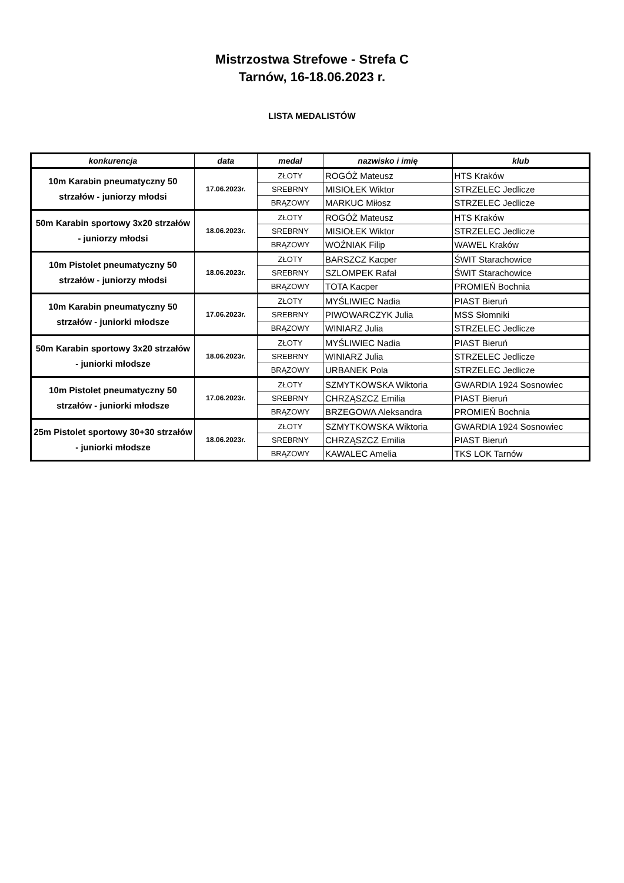Mistrzostwa Strefowe - Strefa C
Tarnów, 16-18.06.2023 r.
LISTA MEDALISTÓW
| konkurencja | data | medal | nazwisko i imię | klub |
| --- | --- | --- | --- | --- |
| 10m Karabin pneumatyczny 50 strzałów - juniorzy młodsi | 17.06.2023r. | ZŁOTY | ROGÓŻ Mateusz | HTS Kraków |
| | | SREBRNY | MISIOŁEK Wiktor | STRZELEC Jedlicze |
| | | BRĄZOWY | MARKUC Miłosz | STRZELEC Jedlicze |
| 50m Karabin sportowy 3x20 strzałów - juniorzy młodsi | 18.06.2023r. | ZŁOTY | ROGÓŻ Mateusz | HTS Kraków |
| | | SREBRNY | MISIOŁEK Wiktor | STRZELEC Jedlicze |
| | | BRĄZOWY | WOŹNIAK Filip | WAWEL Kraków |
| 10m Pistolet pneumatyczny 50 strzałów - juniorzy młodsi | 18.06.2023r. | ZŁOTY | BARSZCZ Kacper | ŚWIT Starachowice |
| | | SREBRNY | SZLOMPEK Rafał | ŚWIT Starachowice |
| | | BRĄZOWY | TOTA Kacper | PROMIEŃ Bochnia |
| 10m Karabin pneumatyczny 50 strzałów - juniorki młodsze | 17.06.2023r. | ZŁOTY | MYŚLIWIEC Nadia | PIAST Bieruń |
| | | SREBRNY | PIWOWARCZYK Julia | MSS Słomniki |
| | | BRĄZOWY | WINIARZ Julia | STRZELEC Jedlicze |
| 50m Karabin sportowy 3x20 strzałów - juniorki młodsze | 18.06.2023r. | ZŁOTY | MYŚLIWIEC Nadia | PIAST Bieruń |
| | | SREBRNY | WINIARZ Julia | STRZELEC Jedlicze |
| | | BRĄZOWY | URBANEK Pola | STRZELEC Jedlicze |
| 10m Pistolet pneumatyczny 50 strzałów - juniorki młodsze | 17.06.2023r. | ZŁOTY | SZMYTKOWSKA Wiktoria | GWARDIA 1924 Sosnowiec |
| | | SREBRNY | CHRZĄSZCZ Emilia | PIAST Bieruń |
| | | BRĄZOWY | BRZEGOWA Aleksandra | PROMIEŃ Bochnia |
| 25m Pistolet sportowy 30+30 strzałów - juniorki młodsze | 18.06.2023r. | ZŁOTY | SZMYTKOWSKA Wiktoria | GWARDIA 1924 Sosnowiec |
| | | SREBRNY | CHRZĄSZCZ Emilia | PIAST Bieruń |
| | | BRĄZOWY | KAWALEC Amelia | TKS LOK Tarnów |